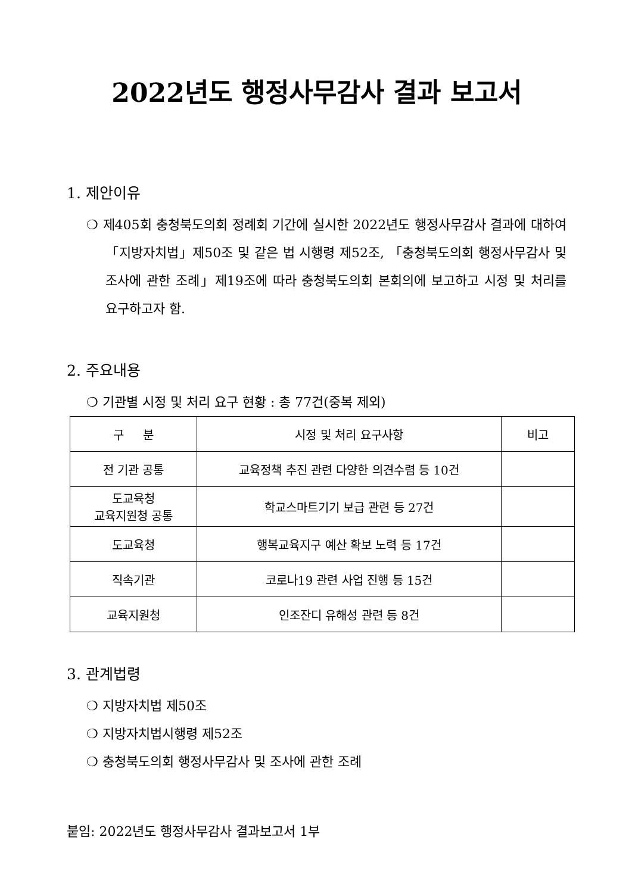2022년도 행정사무감사 결과 보고서
1. 제안이유
❍ 제405회 충청북도의회 정례회 기간에 실시한 2022년도 행정사무감사 결과에 대하여「지방자치법」제50조 및 같은 법 시행령 제52조, 「충청북도의회 행정사무감사 및 조사에 관한 조례」제19조에 따라 충청북도의회 본회의에 보고하고 시정 및 처리를 요구하고자 함.
2. 주요내용
❍ 기관별 시정 및 처리 요구 현황 : 총 77건(중복 제외)
| 구 분 | 시정 및 처리 요구사항 | 비고 |
| 전 기관 공통 | 교육정책 추진 관련 다양한 의견수렴 등 10건 | |
| 도교육청 교육지원청 공통 | 학교스마트기기 보급 관련 등 27건 | |
| 도교육청 | 행복교육지구 예산 확보 노력 등 17건 | |
| 직속기관 | 코로나19 관련 사업 진행 등 15건 | |
| 교육지원청 | 인조잔디 유해성 관련 등 8건 | |
3. 관계법령
❍ 지방자치법 제50조
❍ 지방자치법시행령 제52조
❍ 충청북도의회 행정사무감사 및 조사에 관한 조례
붙임: 2022년도 행정사무감사 결과보고서 1부